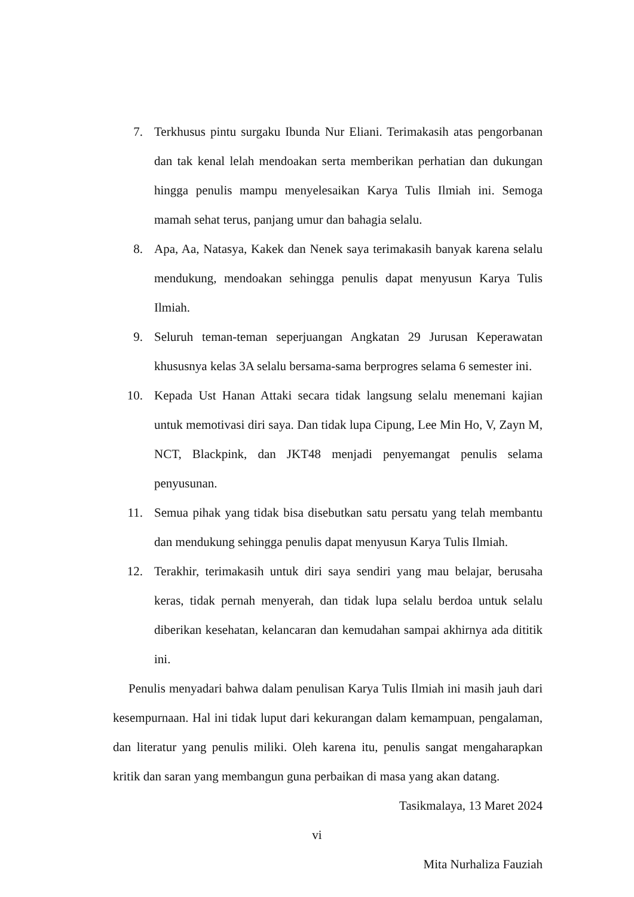7. Terkhusus pintu surgaku Ibunda Nur Eliani. Terimakasih atas pengorbanan dan tak kenal lelah mendoakan serta memberikan perhatian dan dukungan hingga penulis mampu menyelesaikan Karya Tulis Ilmiah ini. Semoga mamah sehat terus, panjang umur dan bahagia selalu.
8. Apa, Aa, Natasya, Kakek dan Nenek saya terimakasih banyak karena selalu mendukung, mendoakan sehingga penulis dapat menyusun Karya Tulis Ilmiah.
9. Seluruh teman-teman seperjuangan Angkatan 29 Jurusan Keperawatan khususnya kelas 3A selalu bersama-sama berprogres selama 6 semester ini.
10. Kepada Ust Hanan Attaki secara tidak langsung selalu menemani kajian untuk memotivasi diri saya. Dan tidak lupa Cipung, Lee Min Ho, V, Zayn M, NCT, Blackpink, dan JKT48 menjadi penyemangat penulis selama penyusunan.
11. Semua pihak yang tidak bisa disebutkan satu persatu yang telah membantu dan mendukung sehingga penulis dapat menyusun Karya Tulis Ilmiah.
12. Terakhir, terimakasih untuk diri saya sendiri yang mau belajar, berusaha keras, tidak pernah menyerah, dan tidak lupa selalu berdoa untuk selalu diberikan kesehatan, kelancaran dan kemudahan sampai akhirnya ada dititik ini.
Penulis menyadari bahwa dalam penulisan Karya Tulis Ilmiah ini masih jauh dari kesempurnaan. Hal ini tidak luput dari kekurangan dalam kemampuan, pengalaman, dan literatur yang penulis miliki. Oleh karena itu, penulis sangat mengaharapkan kritik dan saran yang membangun guna perbaikan di masa yang akan datang.
Tasikmalaya, 13 Maret 2024
Mita Nurhaliza Fauziah
vi